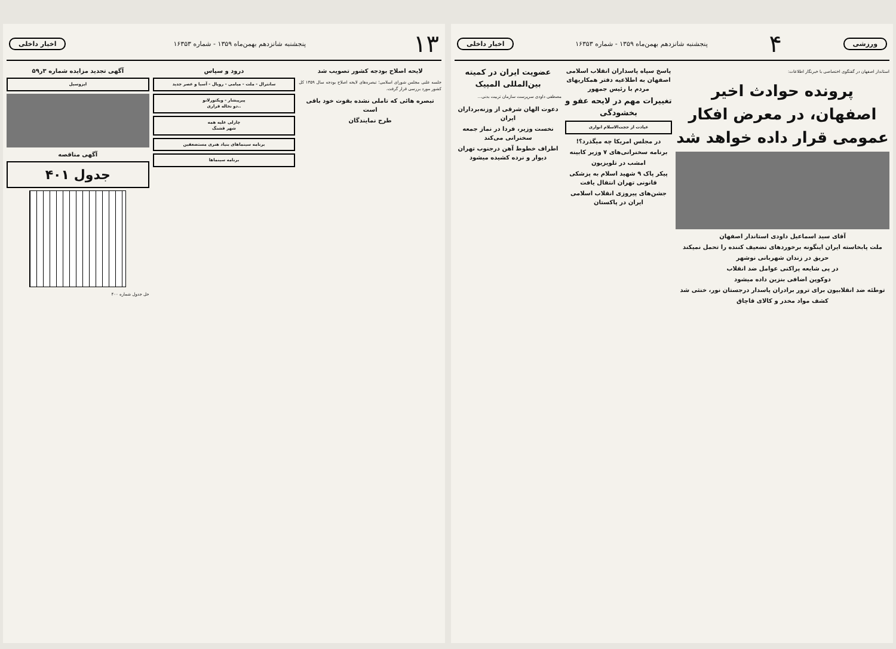۱۳ پنجشنبه شانزدهم بهمن‌ماه ۱۳۵۹ - شماره ۱۶۳۵۳ اخبار داخلی
لایحه اصلاح بودجه کشور تصویب شد
جلسه علنی مجلس شورای اسلامی؛ تبصره‌های لایحه اصلاح بودجه سال ۱۳۵۹ کل کشور مورد بررسی قرار گرفت.
تبصره هائی که تاملی نشده بقوت خود باقی است
طرح نمایندگان
درود و سپاس
سانترال - ملت - میامی - رویال - آسیا و عصر جدید
پیرپیشار - ویکتورلانو
..دو نخاله فراری
چارلی علیه همه
شهر قشنگ
برنامه سینماهای بنیاد هنری مستضعفین
برنامه سینماها
آگهی تجدید مزایده شماره ۳ر۵۹
ایزوسیل
آگهی مناقصه
جدول ۴۰۱
حل جدول شماره ۴۰۰
ورزشی ۴ پنجشنبه شانزدهم بهمن‌ماه ۱۳۵۹ - شماره ۱۶۳۵۳ اخبار داخلی
استاندار اصفهان در گفتگوی اختصاصی با خبرنگار اطلاعات:
پرونده حوادث اخیر اصفهان، در معرض افکار عمومی قرار داده خواهد شد
آقای سید اسماعیل داودی استاندار اصفهان
ملت پابخاسته ایران اینگونه برخوردهای تضعیف کننده را تحمل نمیکند
حریق در زندان شهربانی نوشهر
در پی شایعه پراکنی عوامل ضد انقلاب
دوکوپن اضافی بنزین داده میشود
توطئه ضد انقلابیون برای ترور برادران پاسدار درجستان نور، خنثی شد
کشف مواد مخدر و کالای قاچاق
پاسخ سپاه پاسداران انقلاب اسلامی اصفهان به اطلاعیه دفتر همکاریهای مردم با رئیس جمهور
تغییرات مهم در لایحه عفو و بخشودگی
عیادت از حجت‌الاسلام انواری
در مجلس امریکا چه میگذرد؟!
برنامه سخنرانی‌های ۷ وزیر کابینه
امشب در تلویزیون
پیکر پاک ۹ شهید اسلام به پزشکی قانونی تهران انتقال یافت
جشن‌های پیروزی انقلاب اسلامی ایران در پاکستان
عضویت ایران در کمیته بین‌المللی المپیک
مصطفی داودی سرپرست سازمان تربیت بدنی...
دعوت الهان شرقی از وزنه‌برداران ایران
نخست وزیر، فردا در نماز جمعه سخنرانی می‌کند
اطراف خطوط آهن درجنوب تهران دیوار و نرده کشیده میشود